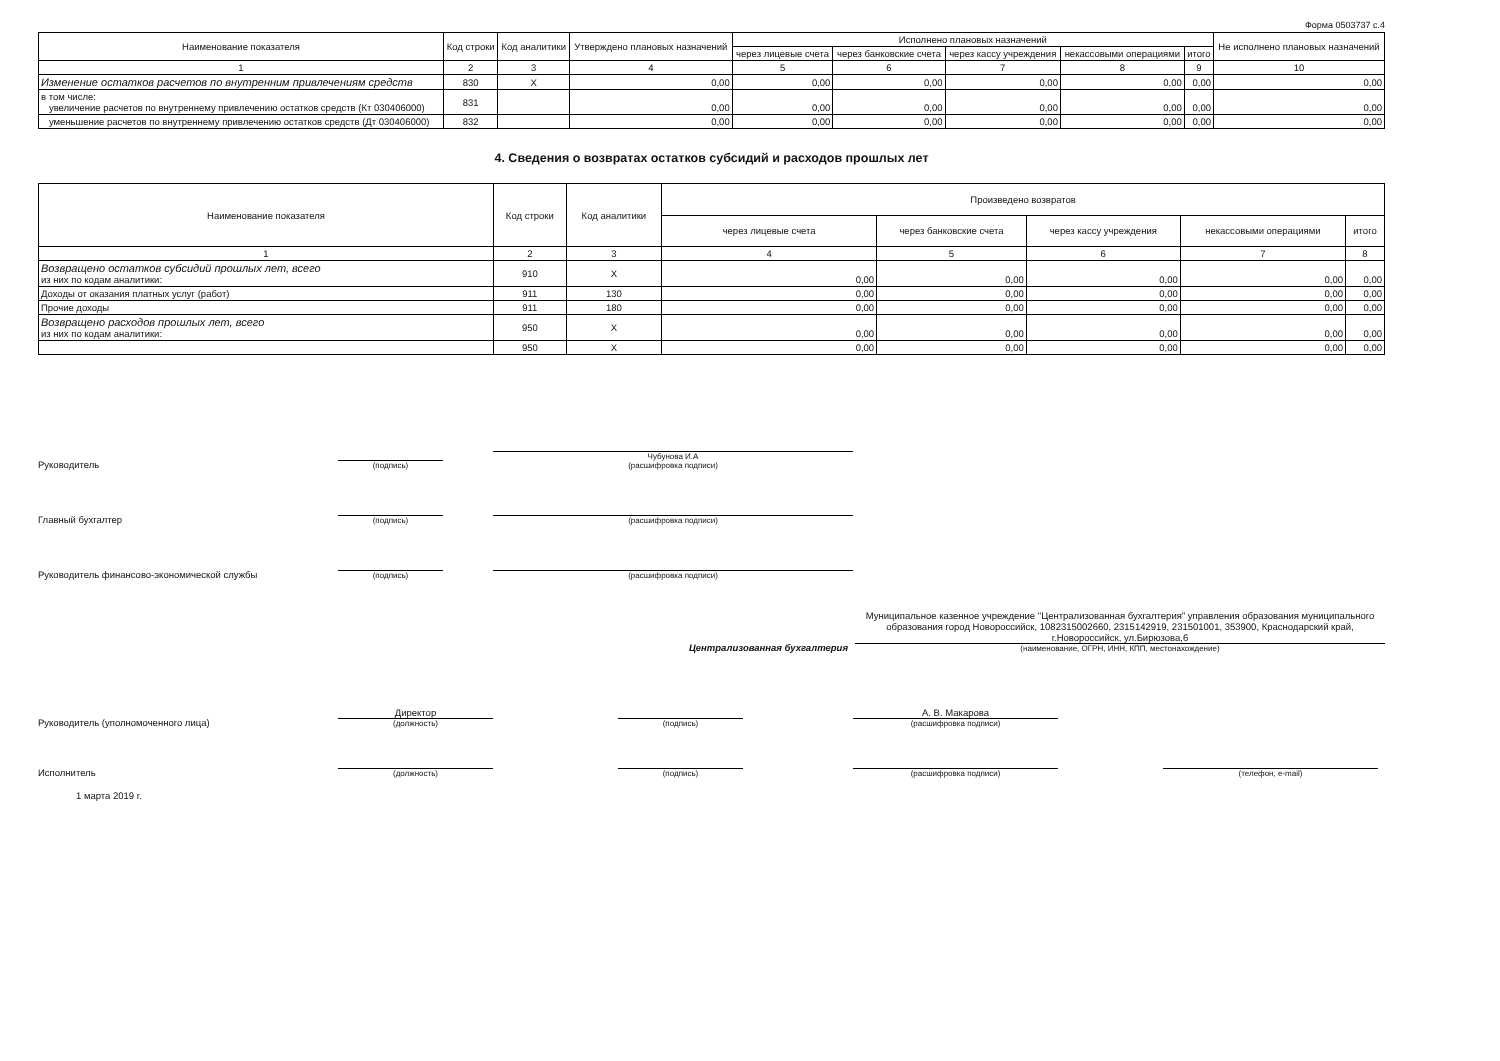Форма 0503737 с.4
| Наименование показателя | Код строки | Код аналитики | Утверждено плановых назначений | Исполнено плановых назначений | | | | | Не исполнено плановых назначений |
| --- | --- | --- | --- | --- | --- | --- | --- | --- | --- |
| | | | | через лицевые счета | через банковские счета | через кассу учреждения | некассовыми операциями | итого | |
| 1 | 2 | 3 | 4 | 5 | 6 | 7 | 8 | 9 | 10 |
| Изменение остатков расчетов по внутренним привлечениям средств | 830 | X | 0,00 | 0,00 | 0,00 | 0,00 | 0,00 | 0,00 | 0,00 |
| в том числе: увеличение расчетов по внутреннему привлечению остатков средств (Кт 030406000) | 831 | | 0,00 | 0,00 | 0,00 | 0,00 | 0,00 | 0,00 | 0,00 |
| уменьшение расчетов по внутреннему привлечению остатков средств (Дт 030406000) | 832 | | 0,00 | 0,00 | 0,00 | 0,00 | 0,00 | 0,00 | 0,00 |
4. Сведения о возвратах остатков субсидий и расходов прошлых лет
| Наименование показателя | Код строки | Код аналитики | Произведено возвратов | | | | |
| --- | --- | --- | --- | --- | --- | --- | --- |
| | | | через лицевые счета | через банковские счета | через кассу учреждения | некассовыми операциями | итого |
| 1 | 2 | 3 | 4 | 5 | 6 | 7 | 8 |
| Возвращено остатков субсидий прошлых лет, всего из них по кодам аналитики: | 910 | X | 0,00 | 0,00 | 0,00 | 0,00 | 0,00 |
| Доходы от оказания платных услуг (работ) | 911 | 130 | 0,00 | 0,00 | 0,00 | 0,00 | 0,00 |
| Прочие доходы | 911 | 180 | 0,00 | 0,00 | 0,00 | 0,00 | 0,00 |
| Возвращено расходов прошлых лет, всего из них по кодам аналитики: | 950 | X | 0,00 | 0,00 | 0,00 | 0,00 | 0,00 |
| | 950 | X | 0,00 | 0,00 | 0,00 | 0,00 | 0,00 |
Руководитель
(подпись)
Чубунова И.А
(расшифровка подписи)
Главный бухгалтер
(подпись)
(расшифровка подписи)
Руководитель финансово-экономической службы
(подпись)
(расшифровка подписи)
Централизованная бухгалтерия
Муниципальное казенное учреждение "Централизованная бухгалтерия" управления образования муниципального образования город Новороссийск, 1082315002660, 2315142919, 231501001, 353900, Краснодарский край, г.Новороссийск, ул.Бирюзова,6
(наименование, ОГРН, ИНН, КПП, местонахождение)
Руководитель (уполномоченного лица)
Директор
(должность)
(подпись)
А. В. Макарова
(расшифровка подписи)
Исполнитель
(должность)
(подпись)
(расшифровка подписи)
(телефон, e-mail)
1 марта 2019 г.